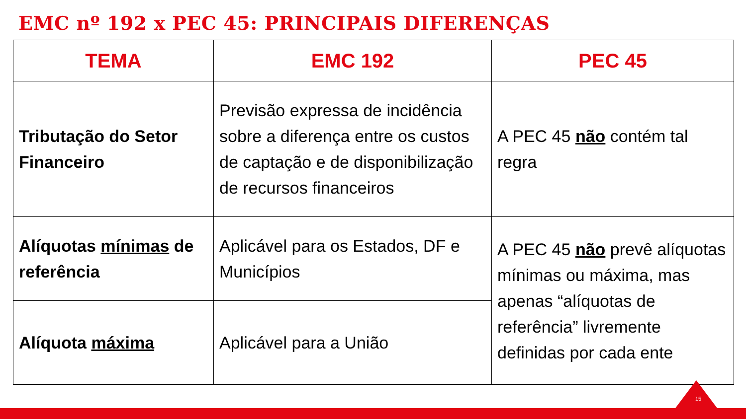EMC nº 192 x PEC 45: PRINCIPAIS DIFERENÇAS
| TEMA | EMC 192 | PEC 45 |
| --- | --- | --- |
| Tributação do Setor Financeiro | Previsão expressa de incidência sobre a diferença entre os custos de captação e de disponibilização de recursos financeiros | A PEC 45 não contém tal regra |
| Alíquotas mínimas de referência | Aplicável para os Estados, DF e Municípios | A PEC 45 não prevê alíquotas mínimas ou máxima, mas apenas “alíquotas de referência” livremente definidas por cada ente |
| Alíquota máxima | Aplicável para a União | |
15